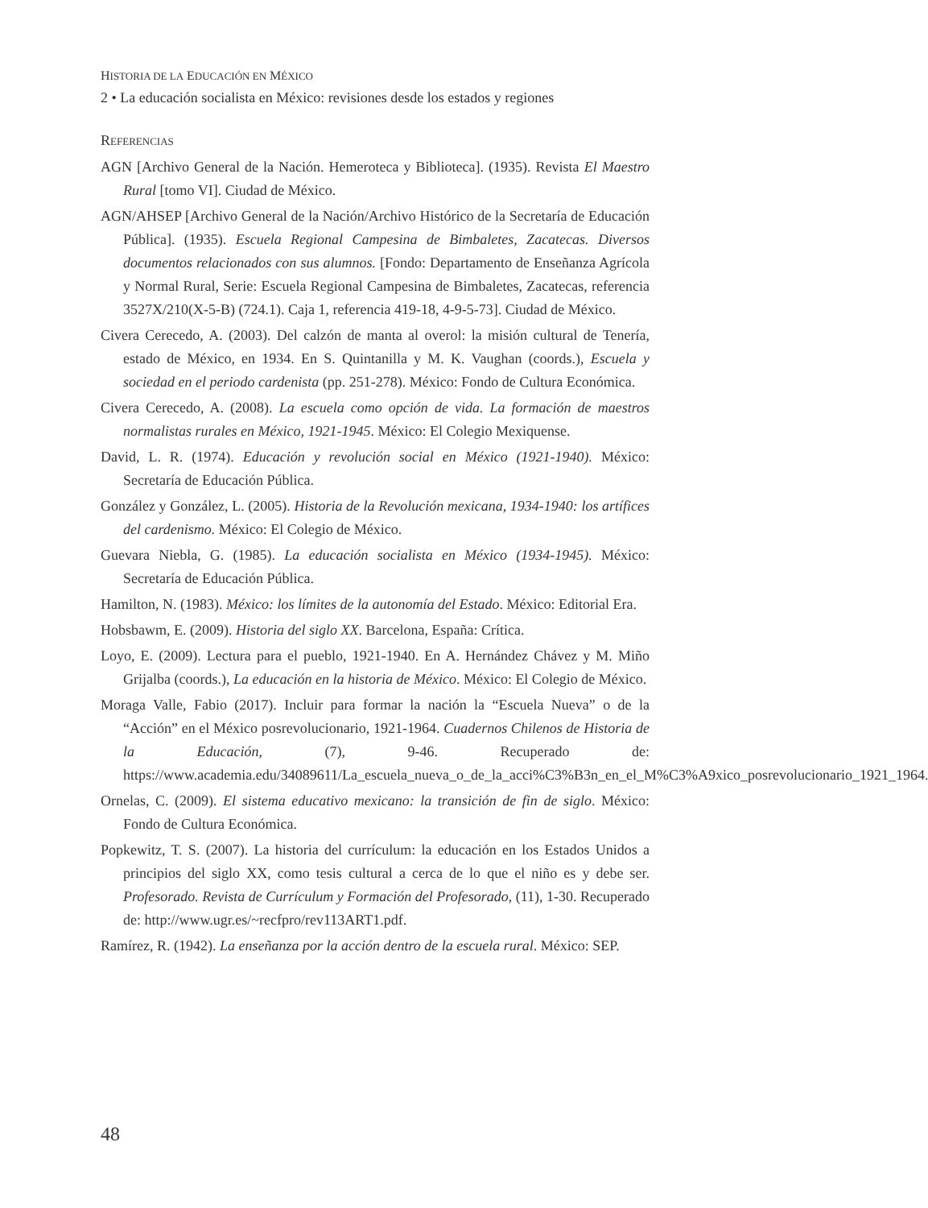HISTORIA DE LA EDUCACIÓN EN MÉXICO
2 • La educación socialista en México: revisiones desde los estados y regiones
REFERENCIAS
AGN [Archivo General de la Nación. Hemeroteca y Biblioteca]. (1935). Revista El Maestro Rural [tomo VI]. Ciudad de México.
AGN/AHSEP [Archivo General de la Nación/Archivo Histórico de la Secretaría de Educación Pública]. (1935). Escuela Regional Campesina de Bimbaletes, Zacatecas. Diversos documentos relacionados con sus alumnos. [Fondo: Departamento de Enseñanza Agrícola y Normal Rural, Serie: Escuela Regional Campesina de Bimbaletes, Zacatecas, referencia 3527X/210(X-5-B) (724.1). Caja 1, referencia 419-18, 4-9-5-73]. Ciudad de México.
Civera Cerecedo, A. (2003). Del calzón de manta al overol: la misión cultural de Tenería, estado de México, en 1934. En S. Quintanilla y M. K. Vaughan (coords.), Escuela y sociedad en el periodo cardenista (pp. 251-278). México: Fondo de Cultura Económica.
Civera Cerecedo, A. (2008). La escuela como opción de vida. La formación de maestros normalistas rurales en México, 1921-1945. México: El Colegio Mexiquense.
David, L. R. (1974). Educación y revolución social en México (1921-1940). México: Secretaría de Educación Pública.
González y González, L. (2005). Historia de la Revolución mexicana, 1934-1940: los artífices del cardenismo. México: El Colegio de México.
Guevara Niebla, G. (1985). La educación socialista en México (1934-1945). México: Secretaría de Educación Pública.
Hamilton, N. (1983). México: los límites de la autonomía del Estado. México: Editorial Era.
Hobsbawm, E. (2009). Historia del siglo XX. Barcelona, España: Crítica.
Loyo, E. (2009). Lectura para el pueblo, 1921-1940. En A. Hernández Chávez y M. Miño Grijalba (coords.), La educación en la historia de México. México: El Colegio de México.
Moraga Valle, Fabio (2017). Incluir para formar la nación la “Escuela Nueva” o de la “Acción” en el México posrevolucionario, 1921-1964. Cuadernos Chilenos de Historia de la Educación, (7), 9-46. Recuperado de: https://www.academia.edu/34089611/La_escuela_nueva_o_de_la_acci%C3%B3n_en_el_M%C3%A9xico_posrevolucionario_1921_1964.
Ornelas, C. (2009). El sistema educativo mexicano: la transición de fin de siglo. México: Fondo de Cultura Económica.
Popkewitz, T. S. (2007). La historia del currículum: la educación en los Estados Unidos a principios del siglo XX, como tesis cultural a cerca de lo que el niño es y debe ser. Profesorado. Revista de Currículum y Formación del Profesorado, (11), 1-30. Recuperado de: http://www.ugr.es/~recfpro/rev113ART1.pdf.
Ramírez, R. (1942). La enseñanza por la acción dentro de la escuela rural. México: SEP.
48